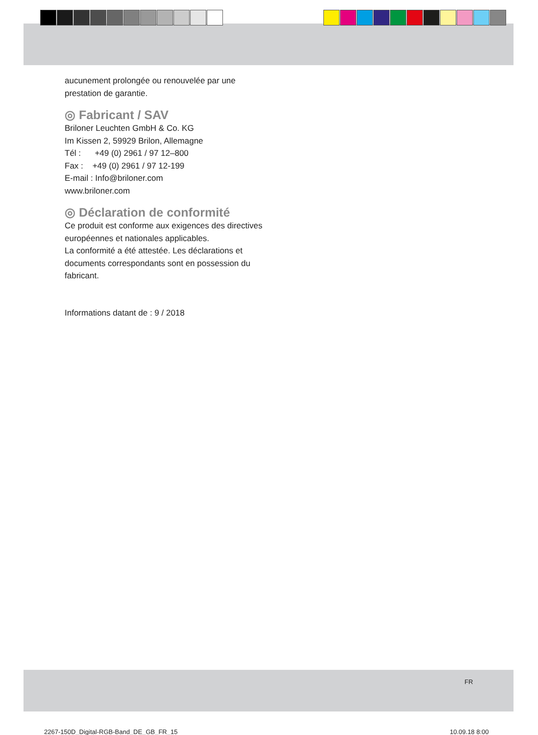aucunement prolongée ou renouvelée par une prestation de garantie.
◎ Fabricant / SAV
Briloner Leuchten GmbH & Co. KG
Im Kissen 2, 59929 Brilon, Allemagne
Tél : +49 (0) 2961 / 97 12–800
Fax : +49 (0) 2961 / 97 12-199
E-mail : Info@briloner.com
www.briloner.com
◎ Déclaration de conformité
Ce produit est conforme aux exigences des directives européennes et nationales applicables.
La conformité a été attestée. Les déclarations et documents correspondants sont en possession du fabricant.
Informations datant de : 9 / 2018
FR
2267-150D_Digital-RGB-Band_DE_GB_FR_15
10.09.18 8:00